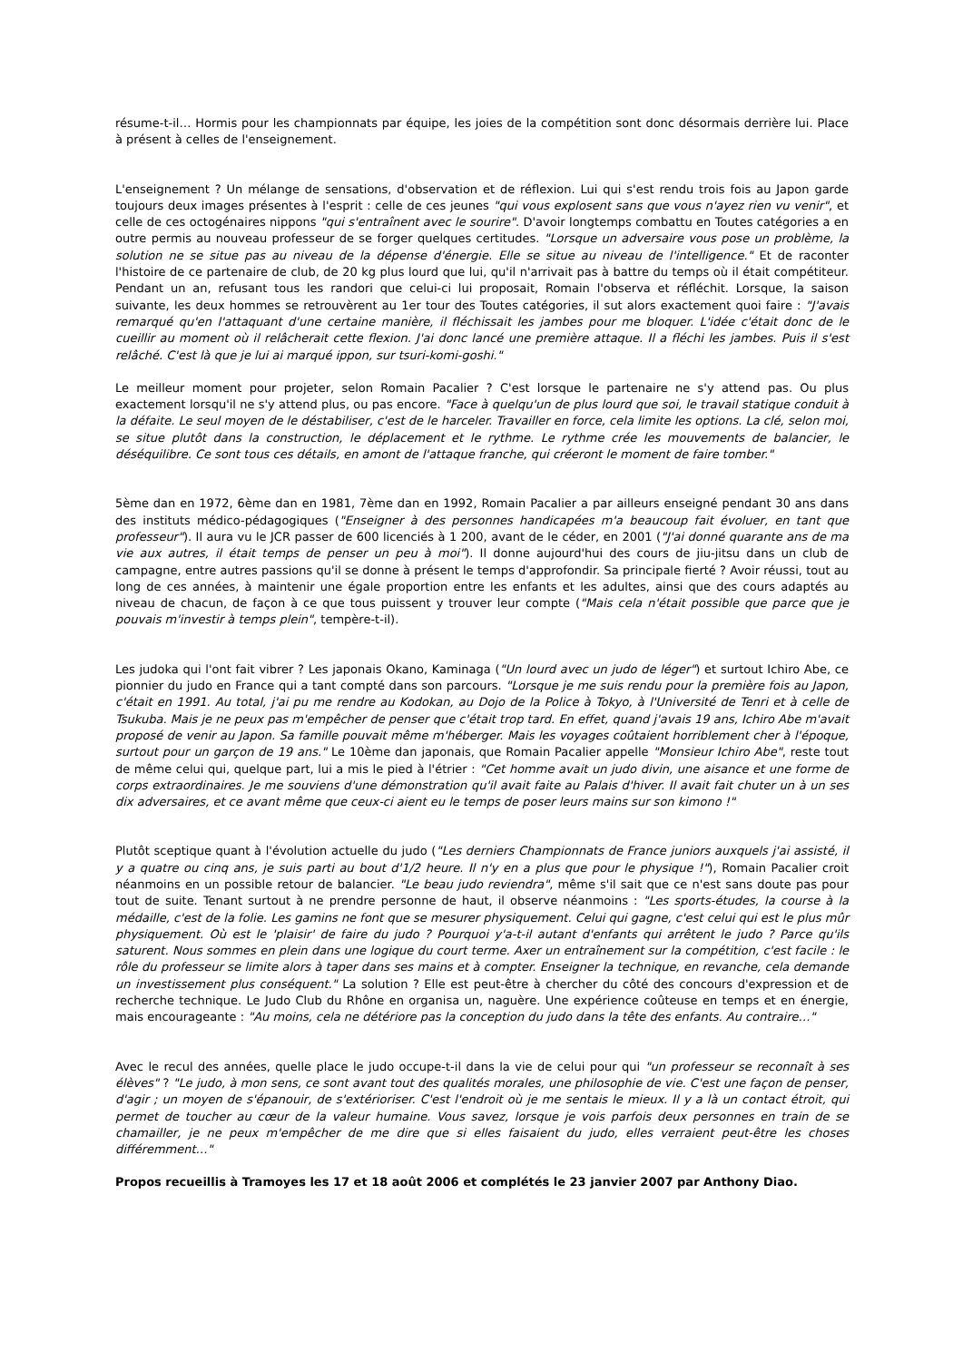résume-t-il… Hormis pour les championnats par équipe, les joies de la compétition sont donc désormais derrière lui. Place à présent à celles de l'enseignement.
L'enseignement ? Un mélange de sensations, d'observation et de réflexion. Lui qui s'est rendu trois fois au Japon garde toujours deux images présentes à l'esprit : celle de ces jeunes "qui vous explosent sans que vous n'ayez rien vu venir", et celle de ces octogénaires nippons "qui s'entraînent avec le sourire". D'avoir longtemps combattu en Toutes catégories a en outre permis au nouveau professeur de se forger quelques certitudes. "Lorsque un adversaire vous pose un problème, la solution ne se situe pas au niveau de la dépense d'énergie. Elle se situe au niveau de l'intelligence." Et de raconter l'histoire de ce partenaire de club, de 20 kg plus lourd que lui, qu'il n'arrivait pas à battre du temps où il était compétiteur. Pendant un an, refusant tous les randori que celui-ci lui proposait, Romain l'observa et réfléchit. Lorsque, la saison suivante, les deux hommes se retrouvèrent au 1er tour des Toutes catégories, il sut alors exactement quoi faire : "J'avais remarqué qu'en l'attaquant d'une certaine manière, il fléchissait les jambes pour me bloquer. L'idée c'était donc de le cueillir au moment où il relâcherait cette flexion. J'ai donc lancé une première attaque. Il a fléchi les jambes. Puis il s'est relâché. C'est là que je lui ai marqué ippon, sur tsuri-komi-goshi."
Le meilleur moment pour projeter, selon Romain Pacalier ? C'est lorsque le partenaire ne s'y attend pas. Ou plus exactement lorsqu'il ne s'y attend plus, ou pas encore. "Face à quelqu'un de plus lourd que soi, le travail statique conduit à la défaite. Le seul moyen de le déstabiliser, c'est de le harceler. Travailler en force, cela limite les options. La clé, selon moi, se situe plutôt dans la construction, le déplacement et le rythme. Le rythme crée les mouvements de balancier, le déséquilibre. Ce sont tous ces détails, en amont de l'attaque franche, qui créeront le moment de faire tomber."
5ème dan en 1972, 6ème dan en 1981, 7ème dan en 1992, Romain Pacalier a par ailleurs enseigné pendant 30 ans dans des instituts médico-pédagogiques ("Enseigner à des personnes handicapées m'a beaucoup fait évoluer, en tant que professeur"). Il aura vu le JCR passer de 600 licenciés à 1 200, avant de le céder, en 2001 ("J'ai donné quarante ans de ma vie aux autres, il était temps de penser un peu à moi"). Il donne aujourd'hui des cours de jiu-jitsu dans un club de campagne, entre autres passions qu'il se donne à présent le temps d'approfondir. Sa principale fierté ? Avoir réussi, tout au long de ces années, à maintenir une égale proportion entre les enfants et les adultes, ainsi que des cours adaptés au niveau de chacun, de façon à ce que tous puissent y trouver leur compte ("Mais cela n'était possible que parce que je pouvais m'investir à temps plein", tempère-t-il).
Les judoka qui l'ont fait vibrer ? Les japonais Okano, Kaminaga ("Un lourd avec un judo de léger") et surtout Ichiro Abe, ce pionnier du judo en France qui a tant compté dans son parcours. "Lorsque je me suis rendu pour la première fois au Japon, c'était en 1991. Au total, j'ai pu me rendre au Kodokan, au Dojo de la Police à Tokyo, à l'Université de Tenri et à celle de Tsukuba. Mais je ne peux pas m'empêcher de penser que c'était trop tard. En effet, quand j'avais 19 ans, Ichiro Abe m'avait proposé de venir au Japon. Sa famille pouvait même m'héberger. Mais les voyages coûtaient horriblement cher à l'époque, surtout pour un garçon de 19 ans." Le 10ème dan japonais, que Romain Pacalier appelle "Monsieur Ichiro Abe", reste tout de même celui qui, quelque part, lui a mis le pied à l'étrier : "Cet homme avait un judo divin, une aisance et une forme de corps extraordinaires. Je me souviens d'une démonstration qu'il avait faite au Palais d'hiver. Il avait fait chuter un à un ses dix adversaires, et ce avant même que ceux-ci aient eu le temps de poser leurs mains sur son kimono !"
Plutôt sceptique quant à l'évolution actuelle du judo ("Les derniers Championnats de France juniors auxquels j'ai assisté, il y a quatre ou cinq ans, je suis parti au bout d'1/2 heure. Il n'y en a plus que pour le physique !"), Romain Pacalier croit néanmoins en un possible retour de balancier. "Le beau judo reviendra", même s'il sait que ce n'est sans doute pas pour tout de suite. Tenant surtout à ne prendre personne de haut, il observe néanmoins : "Les sports-études, la course à la médaille, c'est de la folie. Les gamins ne font que se mesurer physiquement. Celui qui gagne, c'est celui qui est le plus mûr physiquement. Où est le 'plaisir' de faire du judo ? Pourquoi y'a-t-il autant d'enfants qui arrêtent le judo ? Parce qu'ils saturent. Nous sommes en plein dans une logique du court terme. Axer un entraînement sur la compétition, c'est facile : le rôle du professeur se limite alors à taper dans ses mains et à compter. Enseigner la technique, en revanche, cela demande un investissement plus conséquent." La solution ? Elle est peut-être à chercher du côté des concours d'expression et de recherche technique. Le Judo Club du Rhône en organisa un, naguère. Une expérience coûteuse en temps et en énergie, mais encourageante : "Au moins, cela ne détériore pas la conception du judo dans la tête des enfants. Au contraire…"
Avec le recul des années, quelle place le judo occupe-t-il dans la vie de celui pour qui "un professeur se reconnaît à ses élèves" ? "Le judo, à mon sens, ce sont avant tout des qualités morales, une philosophie de vie. C'est une façon de penser, d'agir ; un moyen de s'épanouir, de s'extérioriser. C'est l'endroit où je me sentais le mieux. Il y a là un contact étroit, qui permet de toucher au cœur de la valeur humaine. Vous savez, lorsque je vois parfois deux personnes en train de se chamailler, je ne peux m'empêcher de me dire que si elles faisaient du judo, elles verraient peut-être les choses différemment…"
Propos recueillis à Tramoyes les 17 et 18 août 2006 et complétés le 23 janvier 2007 par Anthony Diao.